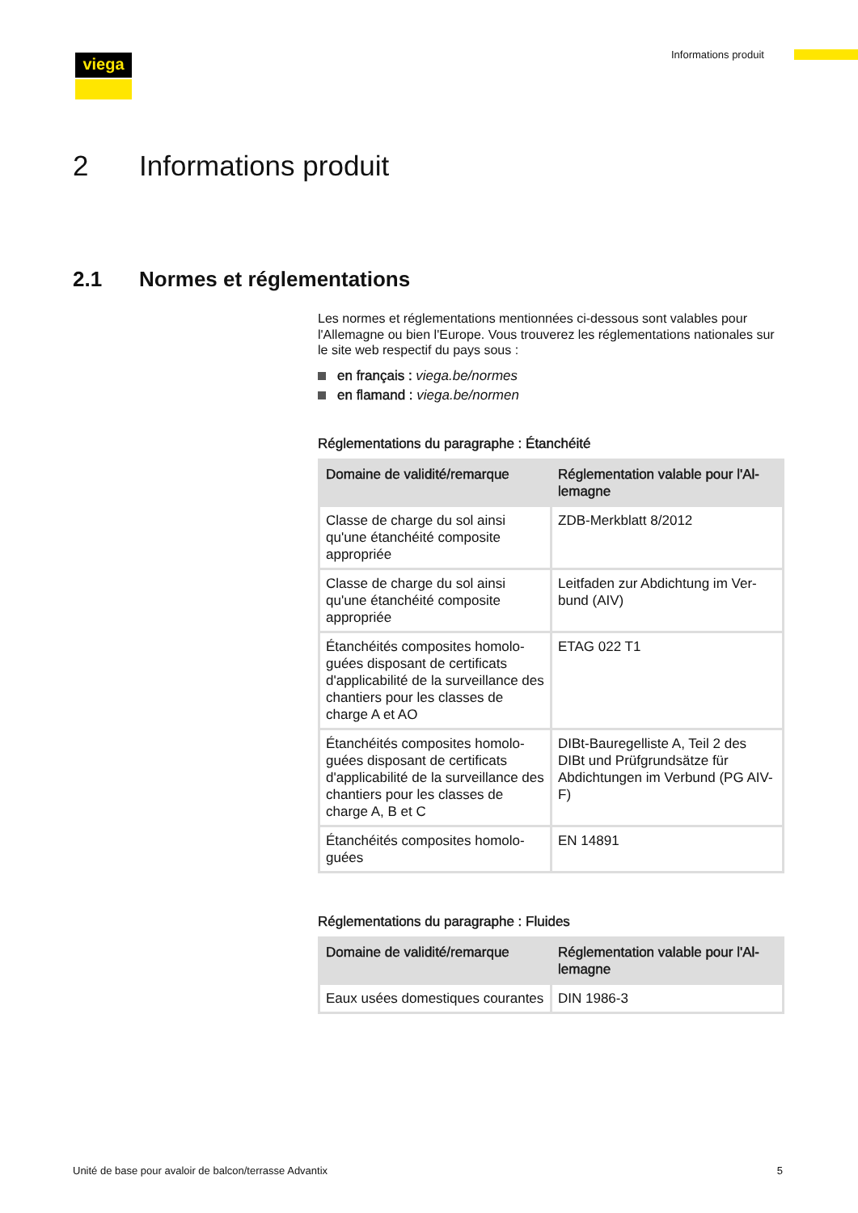viega Informations produit
2 Informations produit
2.1 Normes et réglementations
Les normes et réglementations mentionnées ci-dessous sont valables pour l'Allemagne ou bien l'Europe. Vous trouverez les réglementations nationales sur le site web respectif du pays sous :
en français : viega.be/normes
en flamand : viega.be/normen
Réglementations du paragraphe : Étanchéité
| Domaine de validité/remarque | Réglementation valable pour l'Al­lemagne |
| --- | --- |
| Classe de charge du sol ainsi qu'une étanchéité composite appropriée | ZDB-Merkblatt 8/2012 |
| Classe de charge du sol ainsi qu'une étanchéité composite appropriée | Leitfaden zur Abdichtung im Ver­bund (AIV) |
| Étanchéités composites homolo­guées disposant de certificats d'applicabilité de la surveillance des chantiers pour les classes de charge A et AO | ETAG 022 T1 |
| Étanchéités composites homolo­guées disposant de certificats d'applicabilité de la surveillance des chantiers pour les classes de charge A, B et C | DIBt-Bauregelliste A, Teil 2 des DIBt und Prüfgrundsätze für Abdichtungen im Verbund (PG AIV-F) |
| Étanchéités composites homolo­guées | EN 14891 |
Réglementations du paragraphe : Fluides
| Domaine de validité/remarque | Réglementation valable pour l'Al­lemagne |
| --- | --- |
| Eaux usées domestiques cou­rantes | DIN 1986-3 |
Unité de base pour avaloir de balcon/terrasse Advantix 5